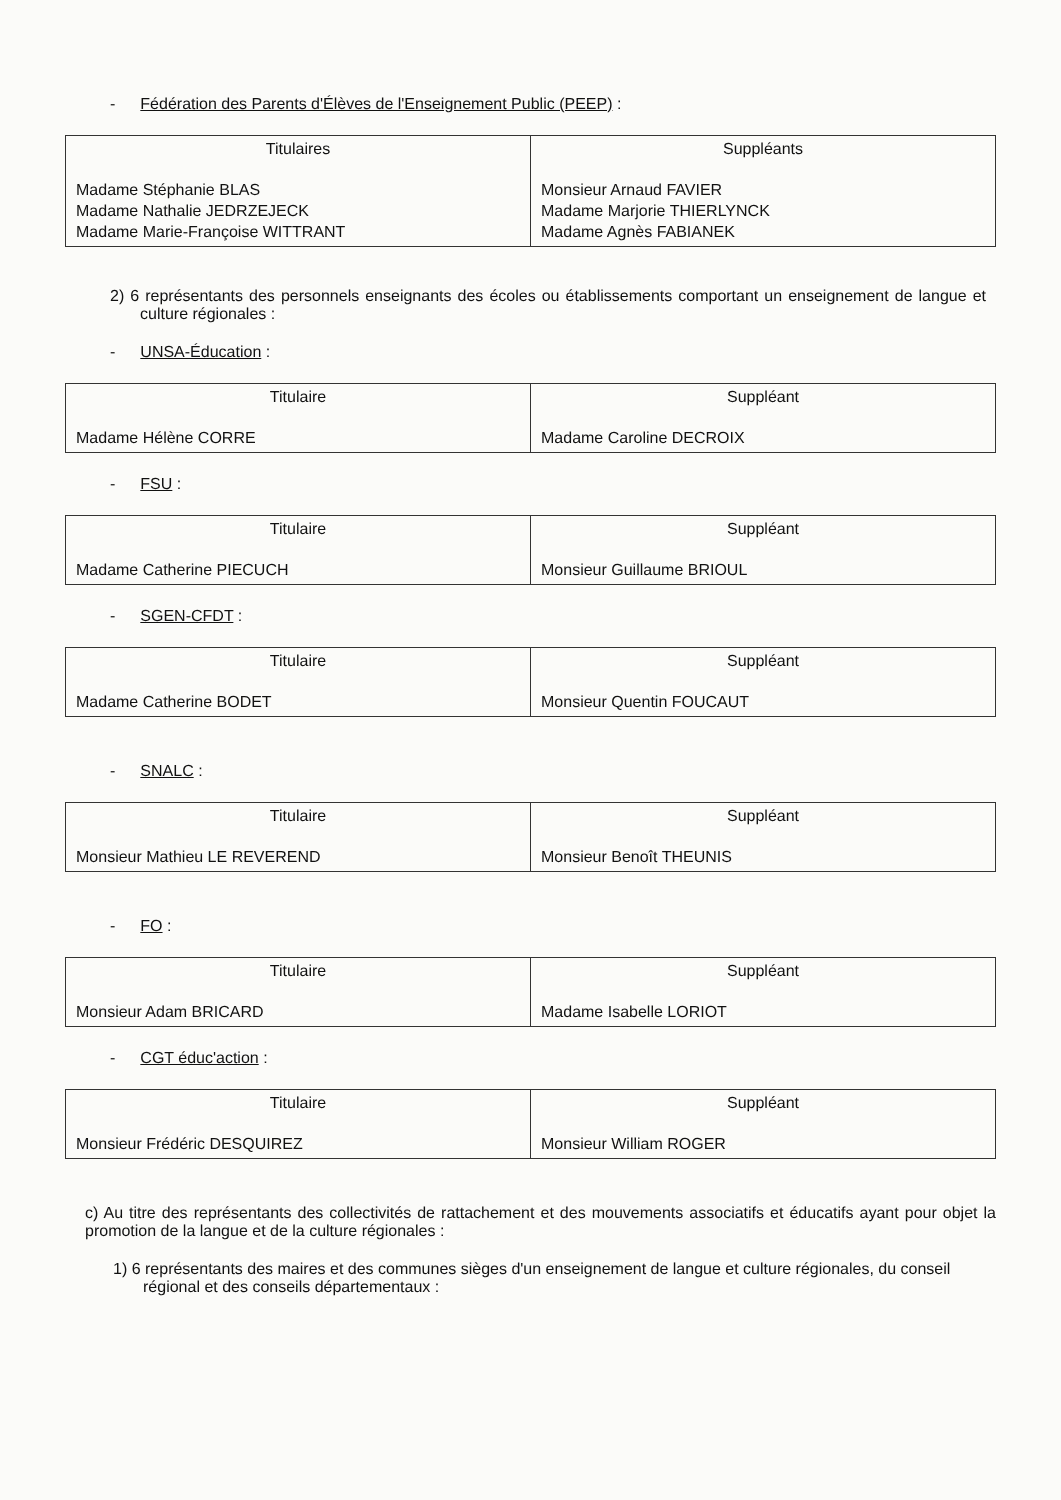- Fédération des Parents d'Élèves de l'Enseignement Public (PEEP) :
| Titulaires Madame Stéphanie BLAS Madame Nathalie JEDRZEJECK Madame Marie-Françoise WITTRANT | Suppléants Monsieur Arnaud FAVIER Madame Marjorie THIERLYNCK Madame Agnès FABIANEK |
2) 6 représentants des personnels enseignants des écoles ou établissements comportant un enseignement de langue et culture régionales :
- UNSA-Éducation :
| Titulaire Madame Hélène CORRE | Suppléant Madame Caroline DECROIX |
- FSU :
| Titulaire Madame Catherine PIECUCH | Suppléant Monsieur Guillaume BRIOUL |
- SGEN-CFDT :
| Titulaire Madame Catherine BODET | Suppléant Monsieur Quentin FOUCAUT |
- SNALC :
| Titulaire Monsieur Mathieu LE REVEREND | Suppléant Monsieur Benoît THEUNIS |
- FO :
| Titulaire Monsieur Adam BRICARD | Suppléant Madame Isabelle LORIOT |
- CGT éduc'action :
| Titulaire Monsieur Frédéric DESQUIREZ | Suppléant Monsieur William ROGER |
c) Au titre des représentants des collectivités de rattachement et des mouvements associatifs et éducatifs ayant pour objet la promotion de la langue et de la culture régionales :
1) 6 représentants des maires et des communes sièges d'un enseignement de langue et culture régionales, du conseil régional et des conseils départementaux :